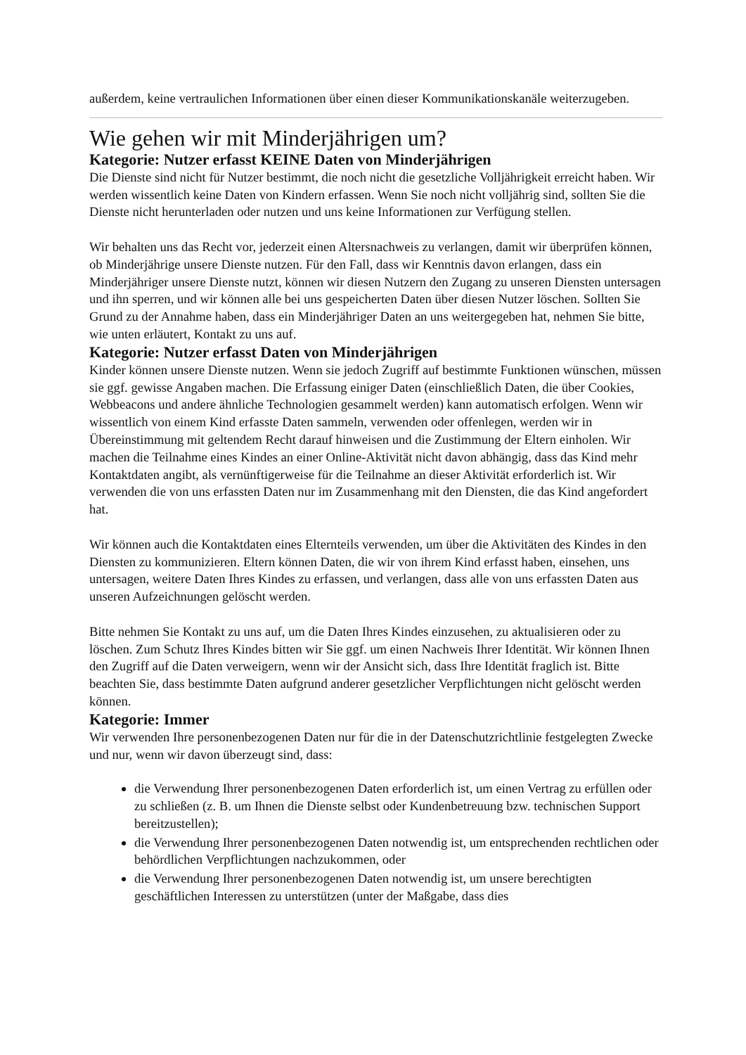außerdem, keine vertraulichen Informationen über einen dieser Kommunikationskanäle weiterzugeben.
Wie gehen wir mit Minderjährigen um?
Kategorie: Nutzer erfasst KEINE Daten von Minderjährigen
Die Dienste sind nicht für Nutzer bestimmt, die noch nicht die gesetzliche Volljährigkeit erreicht haben. Wir werden wissentlich keine Daten von Kindern erfassen. Wenn Sie noch nicht volljährig sind, sollten Sie die Dienste nicht herunterladen oder nutzen und uns keine Informationen zur Verfügung stellen.
Wir behalten uns das Recht vor, jederzeit einen Altersnachweis zu verlangen, damit wir überprüfen können, ob Minderjährige unsere Dienste nutzen. Für den Fall, dass wir Kenntnis davon erlangen, dass ein Minderjähriger unsere Dienste nutzt, können wir diesen Nutzern den Zugang zu unseren Diensten untersagen und ihn sperren, und wir können alle bei uns gespeicherten Daten über diesen Nutzer löschen. Sollten Sie Grund zu der Annahme haben, dass ein Minderjähriger Daten an uns weitergegeben hat, nehmen Sie bitte, wie unten erläutert, Kontakt zu uns auf.
Kategorie: Nutzer erfasst Daten von Minderjährigen
Kinder können unsere Dienste nutzen. Wenn sie jedoch Zugriff auf bestimmte Funktionen wünschen, müssen sie ggf. gewisse Angaben machen. Die Erfassung einiger Daten (einschließlich Daten, die über Cookies, Webbeacons und andere ähnliche Technologien gesammelt werden) kann automatisch erfolgen. Wenn wir wissentlich von einem Kind erfasste Daten sammeln, verwenden oder offenlegen, werden wir in Übereinstimmung mit geltendem Recht darauf hinweisen und die Zustimmung der Eltern einholen. Wir machen die Teilnahme eines Kindes an einer Online-Aktivität nicht davon abhängig, dass das Kind mehr Kontaktdaten angibt, als vernünftigerweise für die Teilnahme an dieser Aktivität erforderlich ist. Wir verwenden die von uns erfassten Daten nur im Zusammenhang mit den Diensten, die das Kind angefordert hat.
Wir können auch die Kontaktdaten eines Elternteils verwenden, um über die Aktivitäten des Kindes in den Diensten zu kommunizieren. Eltern können Daten, die wir von ihrem Kind erfasst haben, einsehen, uns untersagen, weitere Daten Ihres Kindes zu erfassen, und verlangen, dass alle von uns erfassten Daten aus unseren Aufzeichnungen gelöscht werden.
Bitte nehmen Sie Kontakt zu uns auf, um die Daten Ihres Kindes einzusehen, zu aktualisieren oder zu löschen. Zum Schutz Ihres Kindes bitten wir Sie ggf. um einen Nachweis Ihrer Identität. Wir können Ihnen den Zugriff auf die Daten verweigern, wenn wir der Ansicht sich, dass Ihre Identität fraglich ist. Bitte beachten Sie, dass bestimmte Daten aufgrund anderer gesetzlicher Verpflichtungen nicht gelöscht werden können.
Kategorie: Immer
Wir verwenden Ihre personenbezogenen Daten nur für die in der Datenschutzrichtlinie festgelegten Zwecke und nur, wenn wir davon überzeugt sind, dass:
die Verwendung Ihrer personenbezogenen Daten erforderlich ist, um einen Vertrag zu erfüllen oder zu schließen (z. B. um Ihnen die Dienste selbst oder Kundenbetreuung bzw. technischen Support bereitzustellen);
die Verwendung Ihrer personenbezogenen Daten notwendig ist, um entsprechenden rechtlichen oder behördlichen Verpflichtungen nachzukommen, oder
die Verwendung Ihrer personenbezogenen Daten notwendig ist, um unsere berechtigten geschäftlichen Interessen zu unterstützen (unter der Maßgabe, dass dies